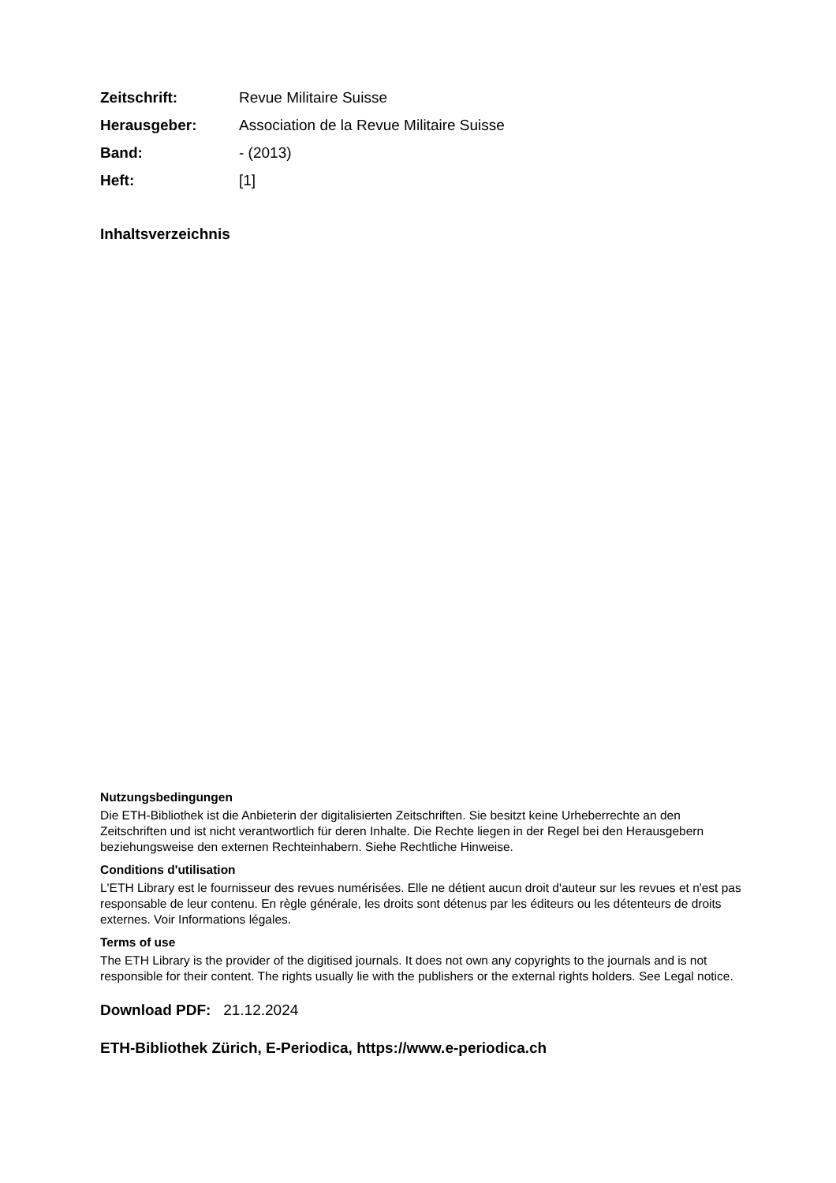Zeitschrift: Revue Militaire Suisse
Herausgeber: Association de la Revue Militaire Suisse
Band: - (2013)
Heft: [1]
Inhaltsverzeichnis
Nutzungsbedingungen
Die ETH-Bibliothek ist die Anbieterin der digitalisierten Zeitschriften. Sie besitzt keine Urheberrechte an den Zeitschriften und ist nicht verantwortlich für deren Inhalte. Die Rechte liegen in der Regel bei den Herausgebern beziehungsweise den externen Rechteinhabern. Siehe Rechtliche Hinweise.
Conditions d'utilisation
L'ETH Library est le fournisseur des revues numérisées. Elle ne détient aucun droit d'auteur sur les revues et n'est pas responsable de leur contenu. En règle générale, les droits sont détenus par les éditeurs ou les détenteurs de droits externes. Voir Informations légales.
Terms of use
The ETH Library is the provider of the digitised journals. It does not own any copyrights to the journals and is not responsible for their content. The rights usually lie with the publishers or the external rights holders. See Legal notice.
Download PDF: 21.12.2024
ETH-Bibliothek Zürich, E-Periodica, https://www.e-periodica.ch